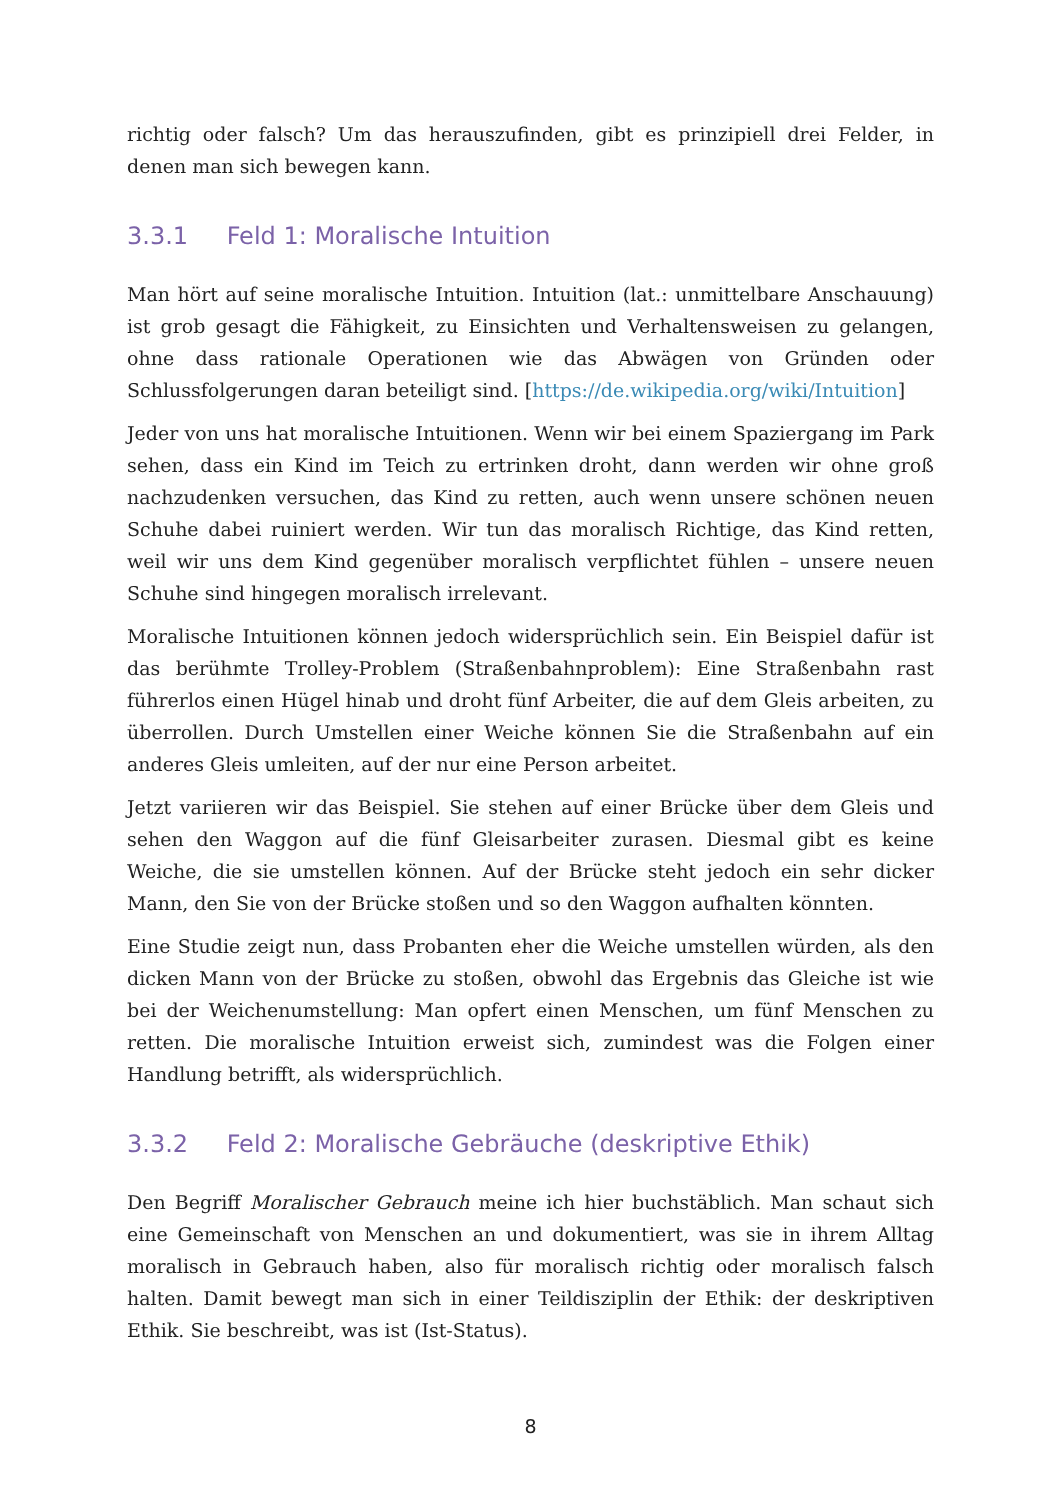richtig oder falsch? Um das herauszufinden, gibt es prinzipiell drei Felder, in denen man sich bewegen kann.
3.3.1 Feld 1: Moralische Intuition
Man hört auf seine moralische Intuition. Intuition (lat.: unmittelbare Anschauung) ist grob gesagt die Fähigkeit, zu Einsichten und Verhaltensweisen zu gelangen, ohne dass rationale Operationen wie das Abwägen von Gründen oder Schlussfolgerungen daran beteiligt sind. [https://de.wikipedia.org/wiki/Intuition]
Jeder von uns hat moralische Intuitionen. Wenn wir bei einem Spaziergang im Park sehen, dass ein Kind im Teich zu ertrinken droht, dann werden wir ohne groß nachzudenken versuchen, das Kind zu retten, auch wenn unsere schönen neuen Schuhe dabei ruiniert werden. Wir tun das moralisch Richtige, das Kind retten, weil wir uns dem Kind gegenüber moralisch verpflichtet fühlen – unsere neuen Schuhe sind hingegen moralisch irrelevant.
Moralische Intuitionen können jedoch widersprüchlich sein. Ein Beispiel dafür ist das berühmte Trolley-Problem (Straßenbahnproblem): Eine Straßenbahn rast führerlos einen Hügel hinab und droht fünf Arbeiter, die auf dem Gleis arbeiten, zu überrollen. Durch Umstellen einer Weiche können Sie die Straßenbahn auf ein anderes Gleis umleiten, auf der nur eine Person arbeitet.
Jetzt variieren wir das Beispiel. Sie stehen auf einer Brücke über dem Gleis und sehen den Waggon auf die fünf Gleisarbeiter zurasen. Diesmal gibt es keine Weiche, die sie umstellen können. Auf der Brücke steht jedoch ein sehr dicker Mann, den Sie von der Brücke stoßen und so den Waggon aufhalten könnten.
Eine Studie zeigt nun, dass Probanten eher die Weiche umstellen würden, als den dicken Mann von der Brücke zu stoßen, obwohl das Ergebnis das Gleiche ist wie bei der Weichenumstellung: Man opfert einen Menschen, um fünf Menschen zu retten. Die moralische Intuition erweist sich, zumindest was die Folgen einer Handlung betrifft, als widersprüchlich.
3.3.2 Feld 2: Moralische Gebräuche (deskriptive Ethik)
Den Begriff Moralischer Gebrauch meine ich hier buchstäblich. Man schaut sich eine Gemeinschaft von Menschen an und dokumentiert, was sie in ihrem Alltag moralisch in Gebrauch haben, also für moralisch richtig oder moralisch falsch halten. Damit bewegt man sich in einer Teildisziplin der Ethik: der deskriptiven Ethik. Sie beschreibt, was ist (Ist-Status).
8